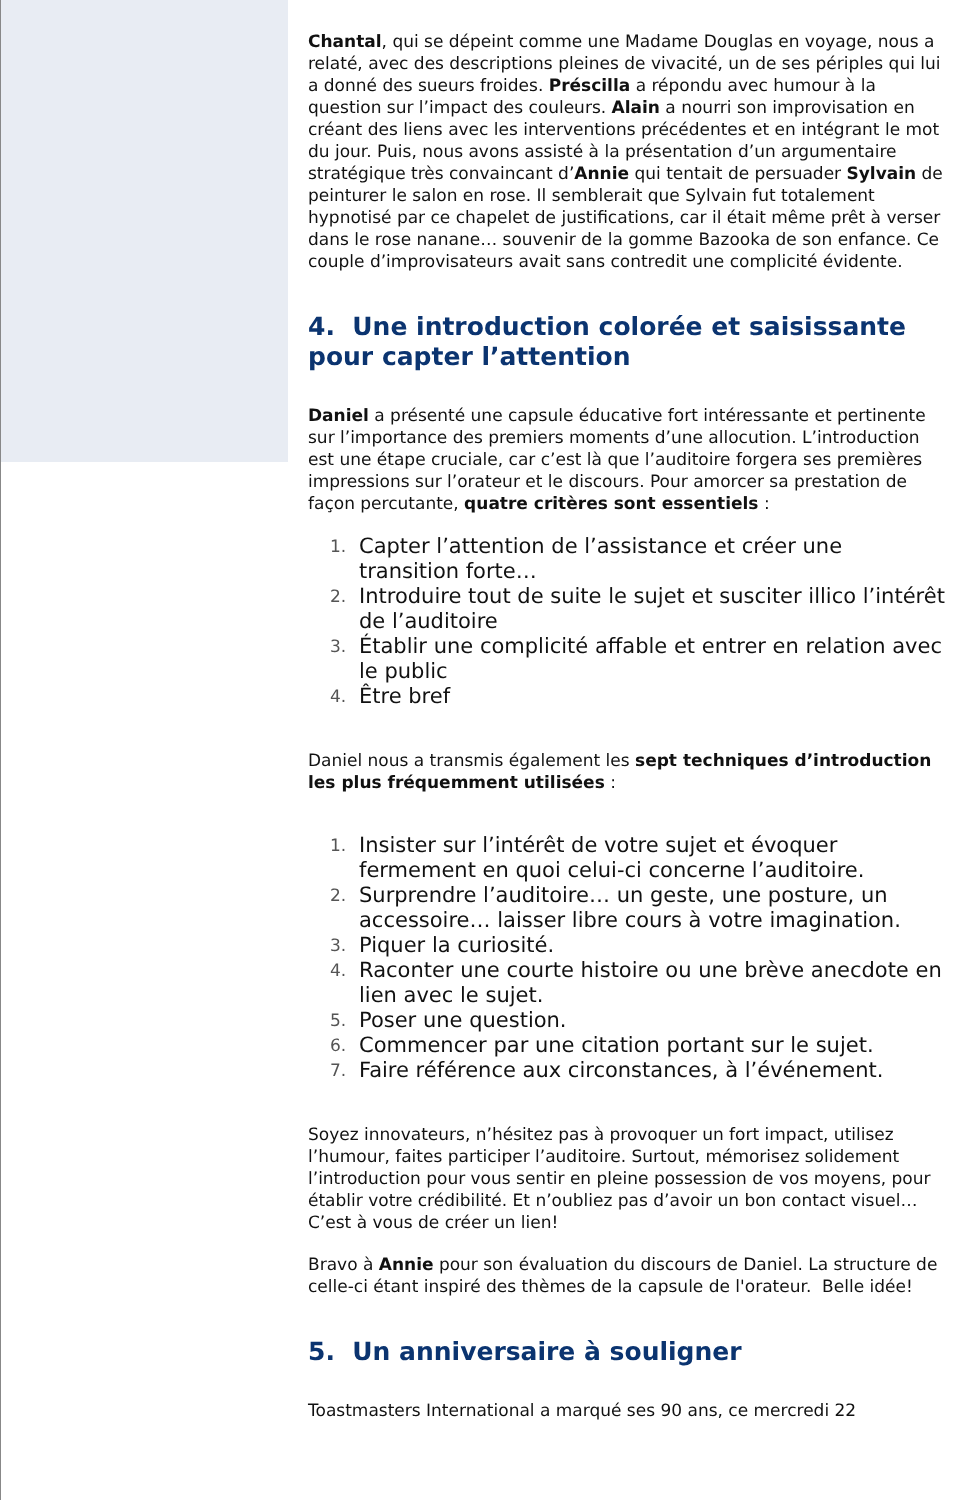Chantal, qui se dépeint comme une Madame Douglas en voyage, nous a relaté, avec des descriptions pleines de vivacité, un de ses périples qui lui a donné des sueurs froides. Préscilla a répondu avec humour à la question sur l’impact des couleurs. Alain a nourri son improvisation en créant des liens avec les interventions précédentes et en intégrant le mot du jour. Puis, nous avons assisté à la présentation d’un argumentaire stratégique très convaincant d’Annie qui tentait de persuader Sylvain de peinturer le salon en rose. Il semblerait que Sylvain fut totalement hypnotisé par ce chapelet de justifications, car il était même prêt à verser dans le rose nanane… souvenir de la gomme Bazooka de son enfance. Ce couple d’improvisateurs avait sans contredit une complicité évidente.
4. Une introduction colorée et saisissante pour capter l’attention
Daniel a présenté une capsule éducative fort intéressante et pertinente sur l’importance des premiers moments d’une allocution. L’introduction est une étape cruciale, car c’est là que l’auditoire forgera ses premières impressions sur l’orateur et le discours. Pour amorcer sa prestation de façon percutante, quatre critères sont essentiels :
1.
Capter l’attention de l’assistance et créer une transition forte…
2.
Introduire tout de suite le sujet et susciter illico l’intérêt de l’auditoire
3.
Établir une complicité affable et entrer en relation avec le public
4.
Être bref
Daniel nous a transmis également les sept techniques d’introduction les plus fréquemment utilisées :
1.
Insister sur l’intérêt de votre sujet et évoquer fermement en quoi celui-ci concerne l’auditoire.
2.
Surprendre l’auditoire… un geste, une posture, un accessoire… laisser libre cours à votre imagination.
3.
Piquer la curiosité.
4.
Raconter une courte histoire ou une brève anecdote en lien avec le sujet.
5.
Poser une question.
6.
Commencer par une citation portant sur le sujet.
7.
Faire référence aux circonstances, à l’événement.
Soyez innovateurs, n’hésitez pas à provoquer un fort impact, utilisez l’humour, faites participer l’auditoire. Surtout, mémorisez solidement l’introduction pour vous sentir en pleine possession de vos moyens, pour établir votre crédibilité. Et n’oubliez pas d’avoir un bon contact visuel… C’est à vous de créer un lien!
Bravo à Annie pour son évaluation du discours de Daniel. La structure de celle-ci étant inspiré des thèmes de la capsule de l'orateur. Belle idée!
5. Un anniversaire à souligner
Toastmasters International a marqué ses 90 ans, ce mercredi 22